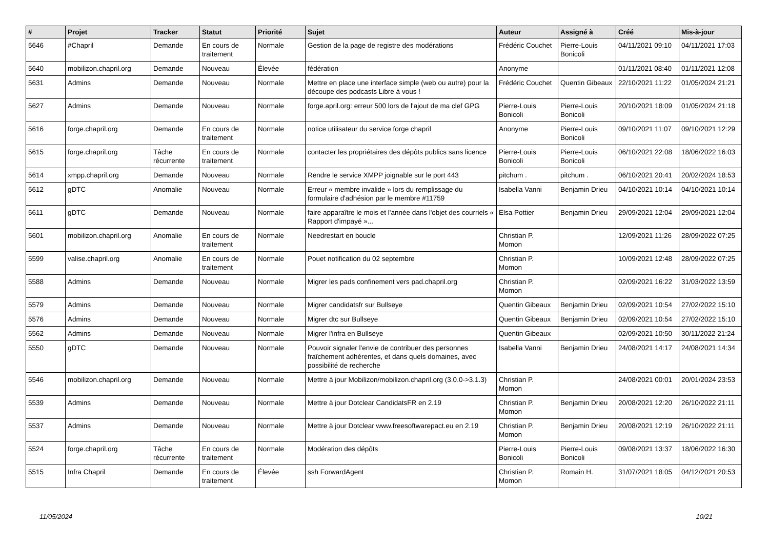| # | Projet | Tracker | Statut | Priorité | Sujet | Auteur | Assigné à | Créé | Mis-à-jour |
| --- | --- | --- | --- | --- | --- | --- | --- | --- | --- |
| 5646 | #Chapril | Demande | En cours de traitement | Normale | Gestion de la page de registre des modérations | Frédéric Couchet | Pierre-Louis Bonicoli | 04/11/2021 09:10 | 04/11/2021 17:03 |
| 5640 | mobilizon.chapril.org | Demande | Nouveau | Élevée | fédération | Anonyme | | 01/11/2021 08:40 | 01/11/2021 12:08 |
| 5631 | Admins | Demande | Nouveau | Normale | Mettre en place une interface simple (web ou autre) pour la découpe des podcasts Libre à vous ! | Frédéric Couchet | Quentin Gibeaux | 22/10/2021 11:22 | 01/05/2024 21:21 |
| 5627 | Admins | Demande | Nouveau | Normale | forge.april.org: erreur 500 lors de l'ajout de ma clef GPG | Pierre-Louis Bonicoli | Pierre-Louis Bonicoli | 20/10/2021 18:09 | 01/05/2024 21:18 |
| 5616 | forge.chapril.org | Demande | En cours de traitement | Normale | notice utilisateur du service forge chapril | Anonyme | Pierre-Louis Bonicoli | 09/10/2021 11:07 | 09/10/2021 12:29 |
| 5615 | forge.chapril.org | Tâche récurrente | En cours de traitement | Normale | contacter les propriétaires des dépôts publics sans licence | Pierre-Louis Bonicoli | Pierre-Louis Bonicoli | 06/10/2021 22:08 | 18/06/2022 16:03 |
| 5614 | xmpp.chapril.org | Demande | Nouveau | Normale | Rendre le service XMPP joignable sur le port 443 | pitchum . | pitchum . | 06/10/2021 20:41 | 20/02/2024 18:53 |
| 5612 | gDTC | Anomalie | Nouveau | Normale | Erreur « membre invalide » lors du remplissage du formulaire d'adhésion par le membre #11759 | Isabella Vanni | Benjamin Drieu | 04/10/2021 10:14 | 04/10/2021 10:14 |
| 5611 | gDTC | Demande | Nouveau | Normale | faire apparaître le mois et l'année dans l'objet des courriels « Rapport d'impayé »... | Elsa Pottier | Benjamin Drieu | 29/09/2021 12:04 | 29/09/2021 12:04 |
| 5601 | mobilizon.chapril.org | Anomalie | En cours de traitement | Normale | Needrestart en boucle | Christian P. Momon | | 12/09/2021 11:26 | 28/09/2022 07:25 |
| 5599 | valise.chapril.org | Anomalie | En cours de traitement | Normale | Pouet notification du 02 septembre | Christian P. Momon | | 10/09/2021 12:48 | 28/09/2022 07:25 |
| 5588 | Admins | Demande | Nouveau | Normale | Migrer les pads confinement vers pad.chapril.org | Christian P. Momon | | 02/09/2021 16:22 | 31/03/2022 13:59 |
| 5579 | Admins | Demande | Nouveau | Normale | Migrer candidatsfr sur Bullseye | Quentin Gibeaux | Benjamin Drieu | 02/09/2021 10:54 | 27/02/2022 15:10 |
| 5576 | Admins | Demande | Nouveau | Normale | Migrer dtc sur Bullseye | Quentin Gibeaux | Benjamin Drieu | 02/09/2021 10:54 | 27/02/2022 15:10 |
| 5562 | Admins | Demande | Nouveau | Normale | Migrer l'infra en Bullseye | Quentin Gibeaux | | 02/09/2021 10:50 | 30/11/2022 21:24 |
| 5550 | gDTC | Demande | Nouveau | Normale | Pouvoir signaler l'envie de contribuer des personnes fraîchement adhérentes, et dans quels domaines, avec possibilité de recherche | Isabella Vanni | Benjamin Drieu | 24/08/2021 14:17 | 24/08/2021 14:34 |
| 5546 | mobilizon.chapril.org | Demande | Nouveau | Normale | Mettre à jour Mobilizon/mobilizon.chapril.org (3.0.0->3.1.3) | Christian P. Momon | | 24/08/2021 00:01 | 20/01/2024 23:53 |
| 5539 | Admins | Demande | Nouveau | Normale | Mettre à jour Dotclear CandidatsFR en 2.19 | Christian P. Momon | Benjamin Drieu | 20/08/2021 12:20 | 26/10/2022 21:11 |
| 5537 | Admins | Demande | Nouveau | Normale | Mettre à jour Dotclear www.freesoftwarepact.eu en 2.19 | Christian P. Momon | Benjamin Drieu | 20/08/2021 12:19 | 26/10/2022 21:11 |
| 5524 | forge.chapril.org | Tâche récurrente | En cours de traitement | Normale | Modération des dépôts | Pierre-Louis Bonicoli | Pierre-Louis Bonicoli | 09/08/2021 13:37 | 18/06/2022 16:30 |
| 5515 | Infra Chapril | Demande | En cours de traitement | Élevée | ssh ForwardAgent | Christian P. Momon | Romain H. | 31/07/2021 18:05 | 04/12/2021 20:53 |
11/05/2024 10/21